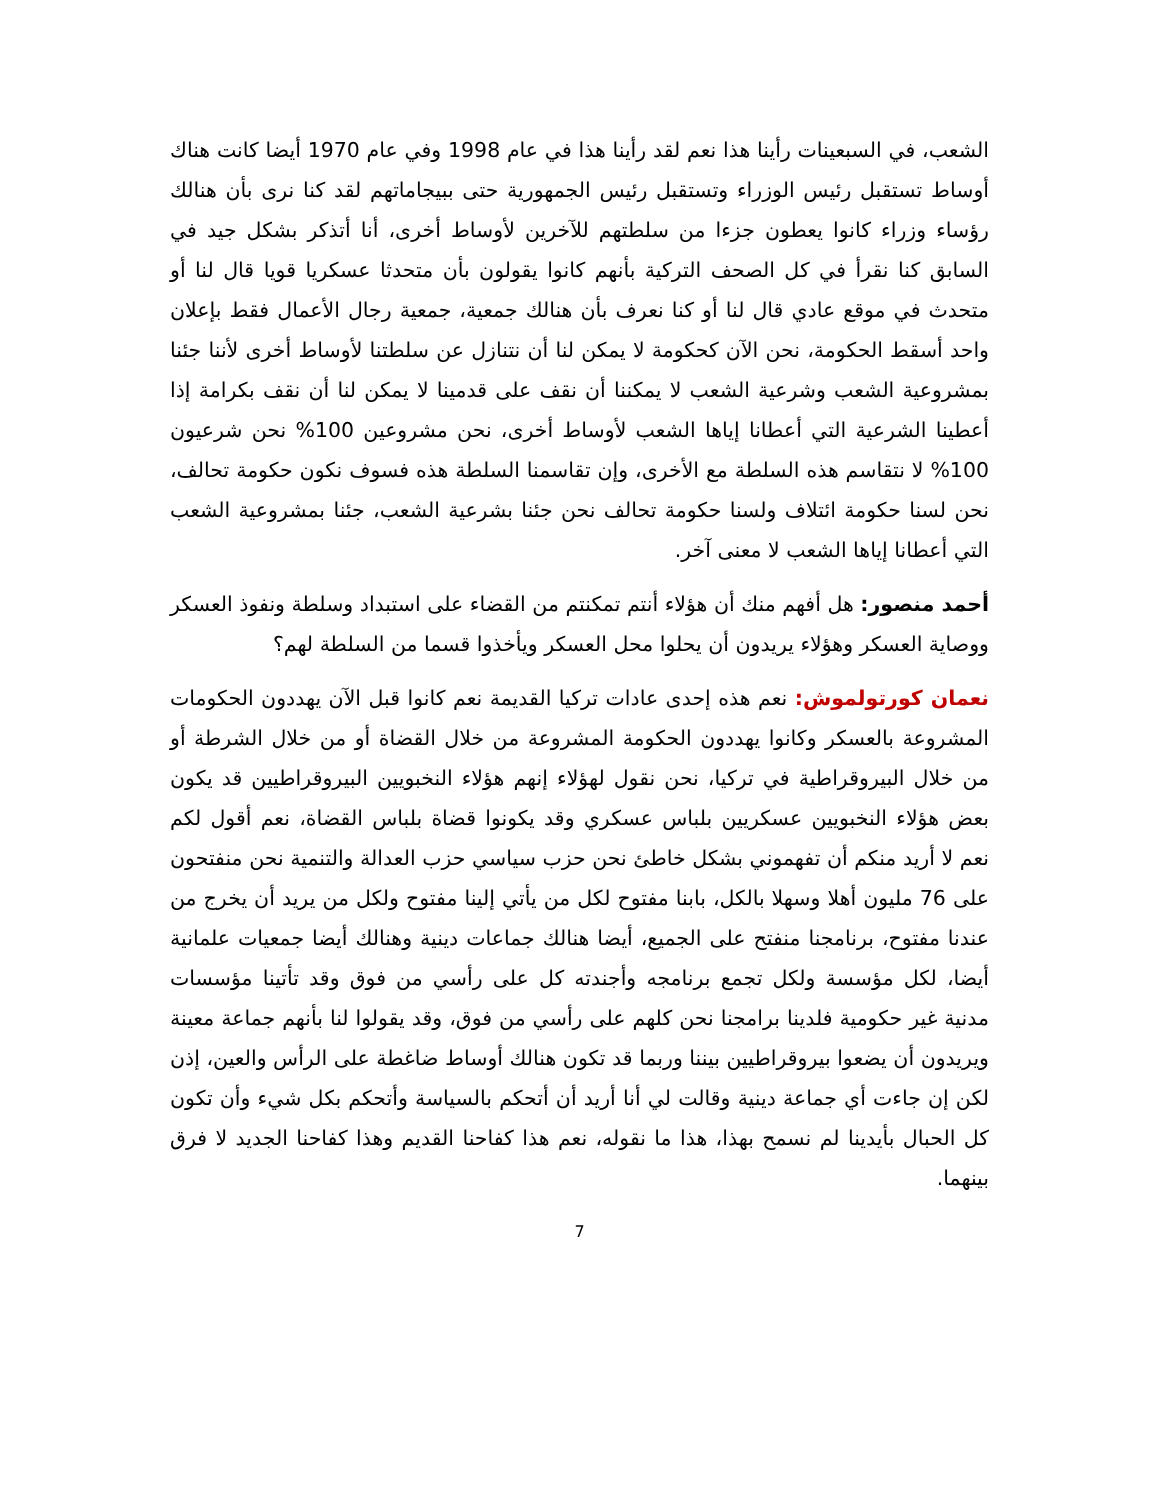الشعب، في السبعينات رأينا هذا نعم لقد رأينا هذا في عام 1998 وفي عام 1970 أيضا كانت هناك أوساط تستقبل رئيس الوزراء وتستقبل رئيس الجمهورية حتى ببيجاماتهم لقد كنا نرى بأن هنالك رؤساء وزراء كانوا يعطون جزءا من سلطتهم للآخرين لأوساط أخرى، أنا أتذكر بشكل جيد في السابق كنا نقرأ في كل الصحف التركية بأنهم كانوا يقولون بأن متحدثا عسكريا قويا قال لنا أو متحدث في موقع عادي قال لنا أو كنا نعرف بأن هنالك جمعية، جمعية رجال الأعمال فقط بإعلان واحد أسقط الحكومة، نحن الآن كحكومة لا يمكن لنا أن نتنازل عن سلطتنا لأوساط أخرى لأننا جئنا بمشروعية الشعب وشرعية الشعب لا يمكننا أن نقف على قدمينا لا يمكن لنا أن نقف بكرامة إذا أعطينا الشرعية التي أعطانا إياها الشعب لأوساط أخرى، نحن مشروعين 100% نحن شرعيون 100% لا نتقاسم هذه السلطة مع الأخرى، وإن تقاسمنا السلطة هذه فسوف نكون حكومة تحالف، نحن لسنا حكومة ائتلاف ولسنا حكومة تحالف نحن جئنا بشرعية الشعب، جئنا بمشروعية الشعب التي أعطانا إياها الشعب لا معنى آخر.
أحمد منصور: هل أفهم منك أن هؤلاء أنتم تمكنتم من القضاء على استبداد وسلطة ونفوذ العسكر ووصاية العسكر وهؤلاء يريدون أن يحلوا محل العسكر ويأخذوا قسما من السلطة لهم؟
نعمان كورتولموش: نعم هذه إحدى عادات تركيا القديمة نعم كانوا قبل الآن يهددون الحكومات المشروعة بالعسكر وكانوا يهددون الحكومة المشروعة من خلال القضاة أو من خلال الشرطة أو من خلال البيروقراطية في تركيا، نحن نقول لهؤلاء إنهم هؤلاء النخبويين البيروقراطيين قد يكون بعض هؤلاء النخبويين عسكريين بلباس عسكري وقد يكونوا قضاة بلباس القضاة، نعم أقول لكم نعم لا أريد منكم أن تفهموني بشكل خاطئ نحن حزب سياسي حزب العدالة والتنمية نحن منفتحون على 76 مليون أهلا وسهلا بالكل، بابنا مفتوح لكل من يأتي إلينا مفتوح ولكل من يريد أن يخرج من عندنا مفتوح، برنامجنا منفتح على الجميع، أيضا هنالك جماعات دينية وهنالك أيضا جمعيات علمانية أيضا، لكل مؤسسة ولكل تجمع برنامجه وأجندته كل على رأسي من فوق وقد تأتينا مؤسسات مدنية غير حكومية فلدينا برامجنا نحن كلهم على رأسي من فوق، وقد يقولوا لنا بأنهم جماعة معينة ويريدون أن يضعوا بيروقراطيين بيننا وربما قد تكون هنالك أوساط ضاغطة على الرأس والعين، إذن لكن إن جاءت أي جماعة دينية وقالت لي أنا أريد أن أتحكم بالسياسة وأتحكم بكل شيء وأن تكون كل الحبال بأيدينا لم نسمح بهذا، هذا ما نقوله، نعم هذا كفاحنا القديم وهذا كفاحنا الجديد لا فرق بينهما.
7